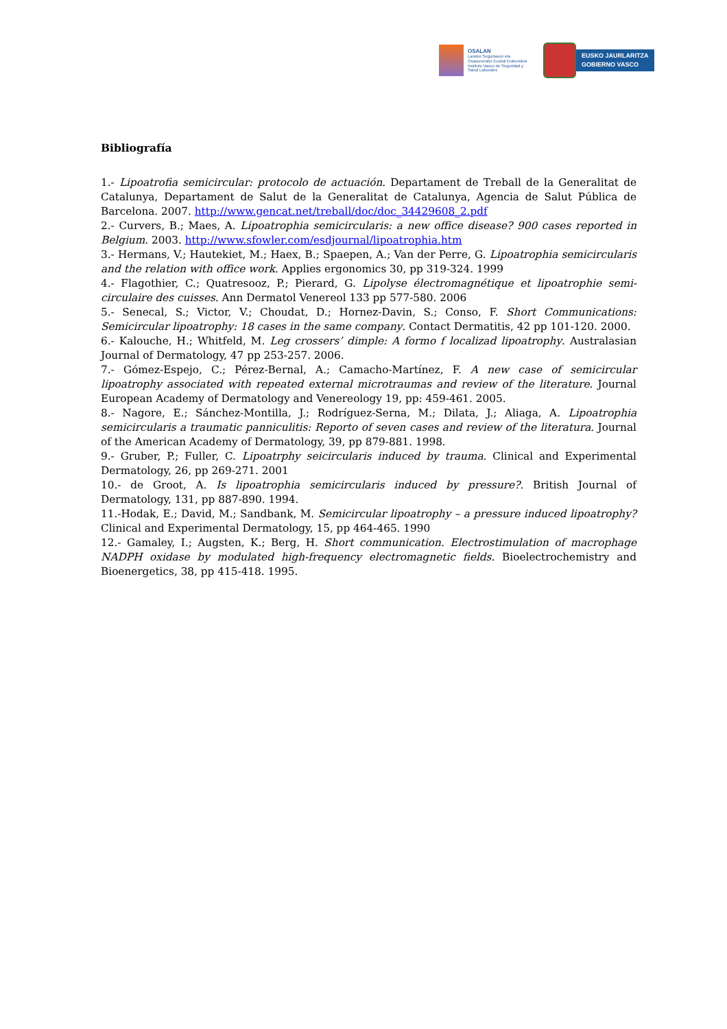OSALAN
Laneko Segurtasun eta
Osasunerako Euskal Erakundea
Instituto Vasco de Seguridad y
Salud Laborales
EUSKO JAURLARITZA
GOBIERNO VASCO
Bibliografía
1.- Lipoatrofia semicircular: protocolo de actuación. Departament de Treball de la Generalitat de Catalunya, Departament de Salut de la Generalitat de Catalunya, Agencia de Salut Pública de Barcelona. 2007. http://www.gencat.net/treball/doc/doc_34429608_2.pdf
2.- Curvers, B.; Maes, A. Lipoatrophia semicircularis: a new office disease? 900 cases reported in Belgium. 2003. http://www.sfowler.com/esdjournal/lipoatrophia.htm
3.- Hermans, V.; Hautekiet, M.; Haex, B.; Spaepen, A.; Van der Perre, G. Lipoatrophia semicircularis and the relation with office work. Applies ergonomics 30, pp 319-324. 1999
4.- Flagothier, C.; Quatresooz, P.; Pierard, G. Lipolyse électromagnétique et lipoatrophie semi-circulaire des cuisses. Ann Dermatol Venereol 133 pp 577-580. 2006
5.- Senecal, S.; Victor, V.; Choudat, D.; Hornez-Davin, S.; Conso, F. Short Communications: Semicircular lipoatrophy: 18 cases in the same company. Contact Dermatitis, 42 pp 101-120. 2000.
6.- Kalouche, H.; Whitfeld, M. Leg crossers’ dimple: A formo f localizad lipoatrophy. Australasian Journal of Dermatology, 47 pp 253-257. 2006.
7.- Gómez-Espejo, C.; Pérez-Bernal, A.; Camacho-Martínez, F. A new case of semicircular lipoatrophy associated with repeated external microtraumas and review of the literature. Journal European Academy of Dermatology and Venereology 19, pp: 459-461. 2005.
8.- Nagore, E.; Sánchez-Montilla, J.; Rodríguez-Serna, M.; Dilata, J.; Aliaga, A. Lipoatrophia semicircularis a traumatic panniculitis: Reporto of seven cases and review of the literatura. Journal of the American Academy of Dermatology, 39, pp 879-881. 1998.
9.- Gruber, P.; Fuller, C. Lipoatrphy seicircularis induced by trauma. Clinical and Experimental Dermatology, 26, pp 269-271. 2001
10.- de Groot, A. Is lipoatrophia semicircularis induced by pressure?. British Journal of Dermatology, 131, pp 887-890. 1994.
11.-Hodak, E.; David, M.; Sandbank, M. Semicircular lipoatrophy – a pressure induced lipoatrophy? Clinical and Experimental Dermatology, 15, pp 464-465. 1990
12.- Gamaley, I.; Augsten, K.; Berg, H. Short communication. Electrostimulation of macrophage NADPH oxidase by modulated high-frequency electromagnetic fields. Bioelectrochemistry and Bioenergetics, 38, pp 415-418. 1995.